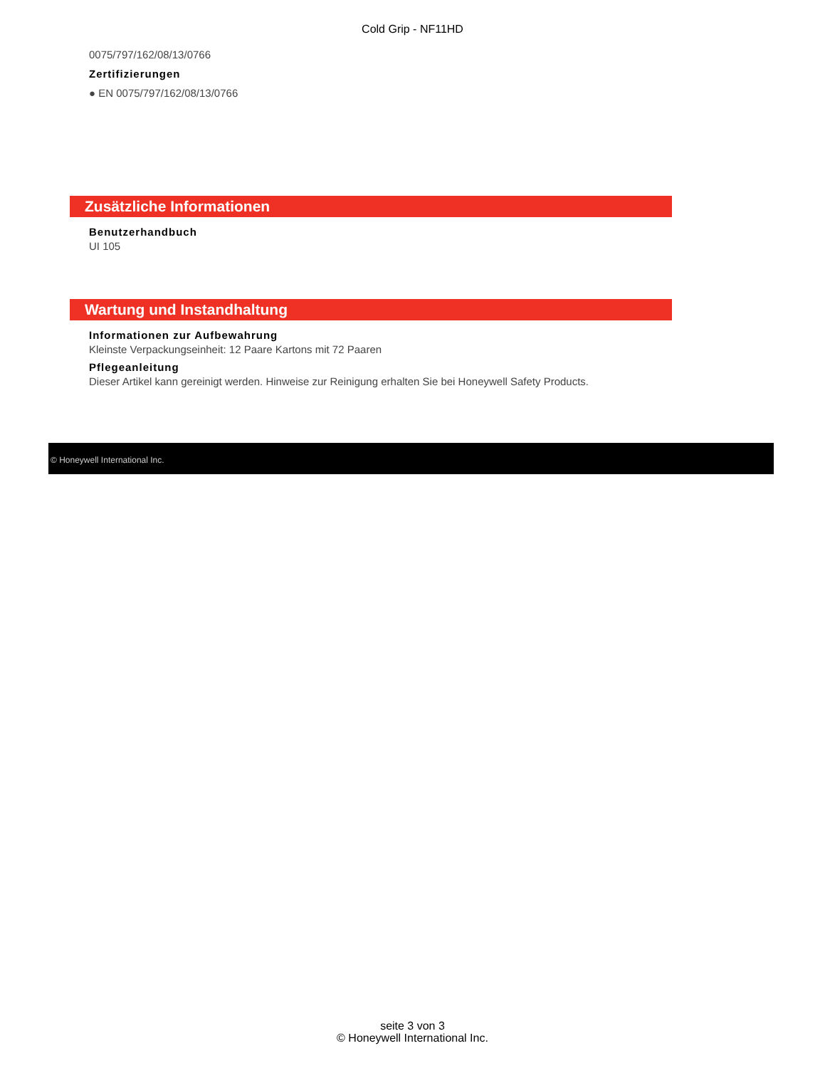Cold Grip - NF11HD
0075/797/162/08/13/0766
Zertifizierungen
● EN 0075/797/162/08/13/0766
Zusätzliche Informationen
Benutzerhandbuch
UI 105
Wartung und Instandhaltung
Informationen zur Aufbewahrung
Kleinste Verpackungseinheit: 12 Paare Kartons mit 72 Paaren
Pflegeanleitung
Dieser Artikel kann gereinigt werden. Hinweise zur Reinigung erhalten Sie bei Honeywell Safety Products.
© Honeywell International Inc.
seite 3 von 3
© Honeywell International Inc.